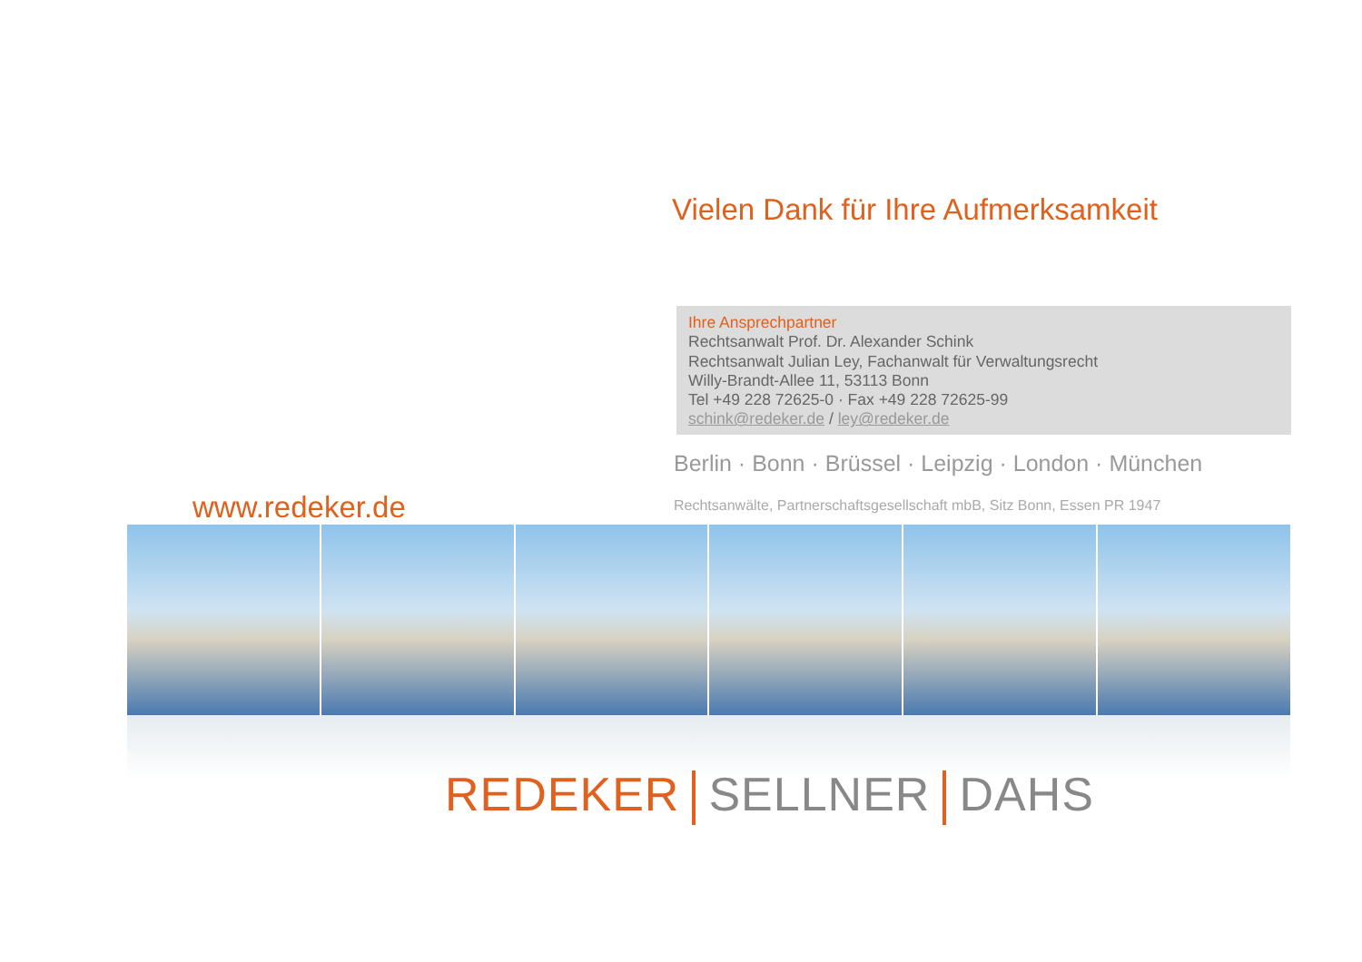Vielen Dank für Ihre Aufmerksamkeit
Ihre Ansprechpartner
Rechtsanwalt Prof. Dr. Alexander Schink
Rechtsanwalt Julian Ley, Fachanwalt für Verwaltungsrecht
Willy-Brandt-Allee 11, 53113 Bonn
Tel +49 228 72625-0 · Fax +49 228 72625-99
schink@redeker.de / ley@redeker.de
Berlin · Bonn · Brüssel · Leipzig · London · München
www.redeker.de
Rechtsanwälte, Partnerschaftsgesellschaft mbB, Sitz Bonn, Essen PR 1947
REDEKER SELLNER DAHS